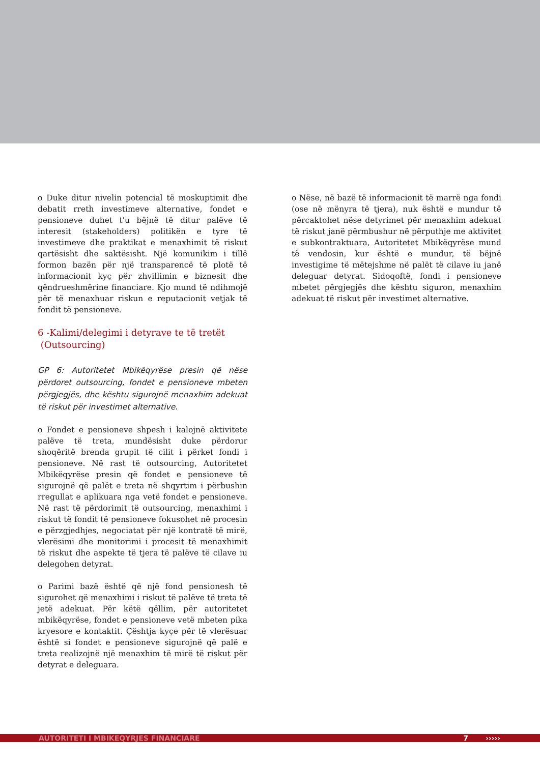o Duke ditur nivelin potencial të moskuptimit dhe debatit rreth investimeve alternative, fondet e pensioneve duhet t'u bëjnë të ditur palëve të interesit (stakeholders) politikën e tyre të investimeve dhe praktikat e menaxhimit të riskut qartësisht dhe saktësisht. Një komunikim i tillë formon bazën për një transparencë të plotë të informacionit kyç për zhvillimin e biznesit dhe qëndrueshmërine financiare. Kjo mund të ndihmojë për të menaxhuar riskun e reputacionit vetjak të fondit të pensioneve.
6 -Kalimi/delegimi i detyrave te të tretët
(Outsourcing)
GP 6: Autoritetet Mbikëqyrëse presin që nëse përdoret outsourcing, fondet e pensioneve mbeten përgjegjës, dhe kështu sigurojnë menaxhim adekuat të riskut për investimet alternative.
o Fondet e pensioneve shpesh i kalojnë aktivitete palëve të treta, mundësisht duke përdorur shoqëritë brenda grupit të cilit i përket fondi i pensioneve. Në rast të outsourcing, Autoritetet Mbikëqyrëse presin që fondet e pensioneve të sigurojnë që palët e treta në shqyrtim i përbushin rregullat e aplikuara nga vetë fondet e pensioneve. Në rast të përdorimit të outsourcing, menaxhimi i riskut të fondit të pensioneve fokusohet në procesin e përzgjedhjes, negociatat për një kontratë të mirë, vlerësimi dhe monitorimi i procesit të menaxhimit të riskut dhe aspekte të tjera të palëve të cilave iu delegohen detyrat.
o Parimi bazë është që një fond pensionesh të sigurohet që menaxhimi i riskut të palëve të treta të jetë adekuat. Për këtë qëllim, për autoritetet mbikëqyrëse, fondet e pensioneve vetë mbeten pika kryesore e kontaktit. Çështja kyçe për të vlerësuar është si fondet e pensioneve sigurojnë që palë e treta realizojnë një menaxhim të mirë të riskut për detyrat e deleguara.
o Nëse, në bazë të informacionit të marrë nga fondi (ose në mënyra të tjera), nuk është e mundur të përcaktohet nëse detyrimet për menaxhim adekuat të riskut janë përmbushur në përputhje me aktivitet e subkontraktuara, Autoritetet Mbikëqyrëse mund të vendosin, kur është e mundur, të bëjnë investigime të mëtejshme në palët të cilave iu janë deleguar detyrat. Sidoqoftë, fondi i pensioneve mbetet përgjegjës dhe kështu siguron, menaxhim adekuat të riskut për investimet alternative.
AUTORITETI I MBIKEQYRJES FINANCIARE 7 ›››››